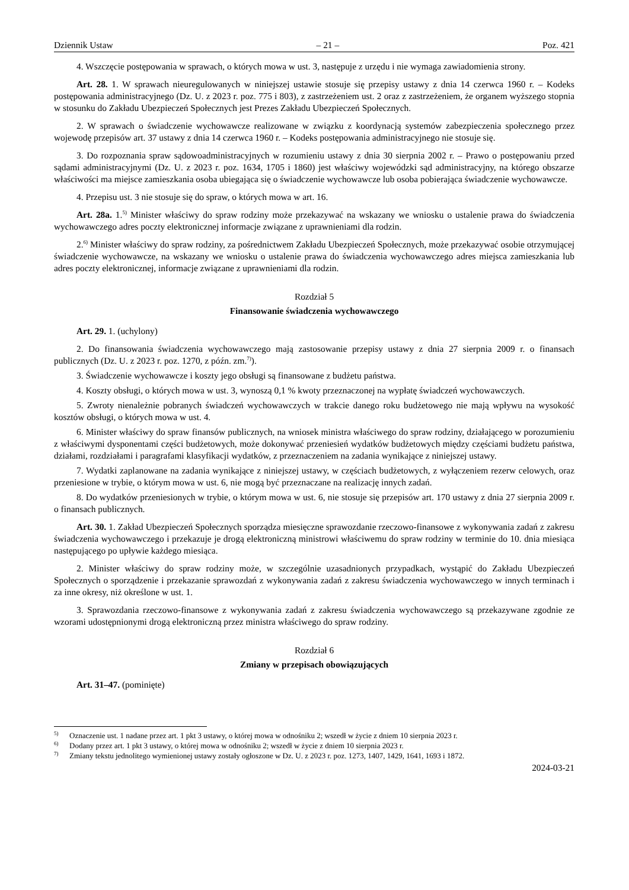Dziennik Ustaw – 21 – Poz. 421
4. Wszczęcie postępowania w sprawach, o których mowa w ust. 3, następuje z urzędu i nie wymaga zawiadomienia strony.
Art. 28. 1. W sprawach nieuregulowanych w niniejszej ustawie stosuje się przepisy ustawy z dnia 14 czerwca 1960 r. – Kodeks postępowania administracyjnego (Dz. U. z 2023 r. poz. 775 i 803), z zastrzeżeniem ust. 2 oraz z zastrzeżeniem, że organem wyższego stopnia w stosunku do Zakładu Ubezpieczeń Społecznych jest Prezes Zakładu Ubezpieczeń Społecznych.
2. W sprawach o świadczenie wychowawcze realizowane w związku z koordynacją systemów zabezpieczenia społecznego przez wojewodę przepisów art. 37 ustawy z dnia 14 czerwca 1960 r. – Kodeks postępowania administracyjnego nie stosuje się.
3. Do rozpoznania spraw sądowoadministracyjnych w rozumieniu ustawy z dnia 30 sierpnia 2002 r. – Prawo o postępowaniu przed sądami administracyjnymi (Dz. U. z 2023 r. poz. 1634, 1705 i 1860) jest właściwy wojewódzki sąd administracyjny, na którego obszarze właściwości ma miejsce zamieszkania osoba ubiegająca się o świadczenie wychowawcze lub osoba pobierająca świadczenie wychowawcze.
4. Przepisu ust. 3 nie stosuje się do spraw, o których mowa w art. 16.
Art. 28a. 1.<sup>5)</sup> Minister właściwy do spraw rodziny może przekazywać na wskazany we wniosku o ustalenie prawa do świadczenia wychowawczego adres poczty elektronicznej informacje związane z uprawnieniami dla rodzin.
2.<sup>6)</sup> Minister właściwy do spraw rodziny, za pośrednictwem Zakładu Ubezpieczeń Społecznych, może przekazywać osobie otrzymującej świadczenie wychowawcze, na wskazany we wniosku o ustalenie prawa do świadczenia wychowawczego adres miejsca zamieszkania lub adres poczty elektronicznej, informacje związane z uprawnieniami dla rodzin.
Rozdział 5
Finansowanie świadczenia wychowawczego
Art. 29. 1. (uchylony)
2. Do finansowania świadczenia wychowawczego mają zastosowanie przepisy ustawy z dnia 27 sierpnia 2009 r. o finansach publicznych (Dz. U. z 2023 r. poz. 1270, z późn. zm.<sup>7)</sup>).
3. Świadczenie wychowawcze i koszty jego obsługi są finansowane z budżetu państwa.
4. Koszty obsługi, o których mowa w ust. 3, wynoszą 0,1 % kwoty przeznaczonej na wypłatę świadczeń wychowawczych.
5. Zwroty nienależnie pobranych świadczeń wychowawczych w trakcie danego roku budżetowego nie mają wpływu na wysokość kosztów obsługi, o których mowa w ust. 4.
6. Minister właściwy do spraw finansów publicznych, na wniosek ministra właściwego do spraw rodziny, działającego w porozumieniu z właściwymi dysponentami części budżetowych, może dokonywać przeniesień wydatków budżetowych między częściami budżetu państwa, działami, rozdziałami i paragrafami klasyfikacji wydatków, z przeznaczeniem na zadania wynikające z niniejszej ustawy.
7. Wydatki zaplanowane na zadania wynikające z niniejszej ustawy, w częściach budżetowych, z wyłączeniem rezerw celowych, oraz przeniesione w trybie, o którym mowa w ust. 6, nie mogą być przeznaczane na realizację innych zadań.
8. Do wydatków przeniesionych w trybie, o którym mowa w ust. 6, nie stosuje się przepisów art. 170 ustawy z dnia 27 sierpnia 2009 r. o finansach publicznych.
Art. 30. 1. Zakład Ubezpieczeń Społecznych sporządza miesięczne sprawozdanie rzeczowo-finansowe z wykonywania zadań z zakresu świadczenia wychowawczego i przekazuje je drogą elektroniczną ministrowi właściwemu do spraw rodziny w terminie do 10. dnia miesiąca następującego po upływie każdego miesiąca.
2. Minister właściwy do spraw rodziny może, w szczególnie uzasadnionych przypadkach, wystąpić do Zakładu Ubezpieczeń Społecznych o sporządzenie i przekazanie sprawozdań z wykonywania zadań z zakresu świadczenia wychowawczego w innych terminach i za inne okresy, niż określone w ust. 1.
3. Sprawozdania rzeczowo-finansowe z wykonywania zadań z zakresu świadczenia wychowawczego są przekazywane zgodnie ze wzorami udostępnionymi drogą elektroniczną przez ministra właściwego do spraw rodziny.
Rozdział 6
Zmiany w przepisach obowiązujących
Art. 31–47. (pominięte)
<sup>5)</sup> Oznaczenie ust. 1 nadane przez art. 1 pkt 3 ustawy, o której mowa w odnośniku 2; wszedł w życie z dniem 10 sierpnia 2023 r.
<sup>6)</sup> Dodany przez art. 1 pkt 3 ustawy, o której mowa w odnośniku 2; wszedł w życie z dniem 10 sierpnia 2023 r.
<sup>7)</sup> Zmiany tekstu jednolitego wymienionej ustawy zostały ogłoszone w Dz. U. z 2023 r. poz. 1273, 1407, 1429, 1641, 1693 i 1872.
2024-03-21